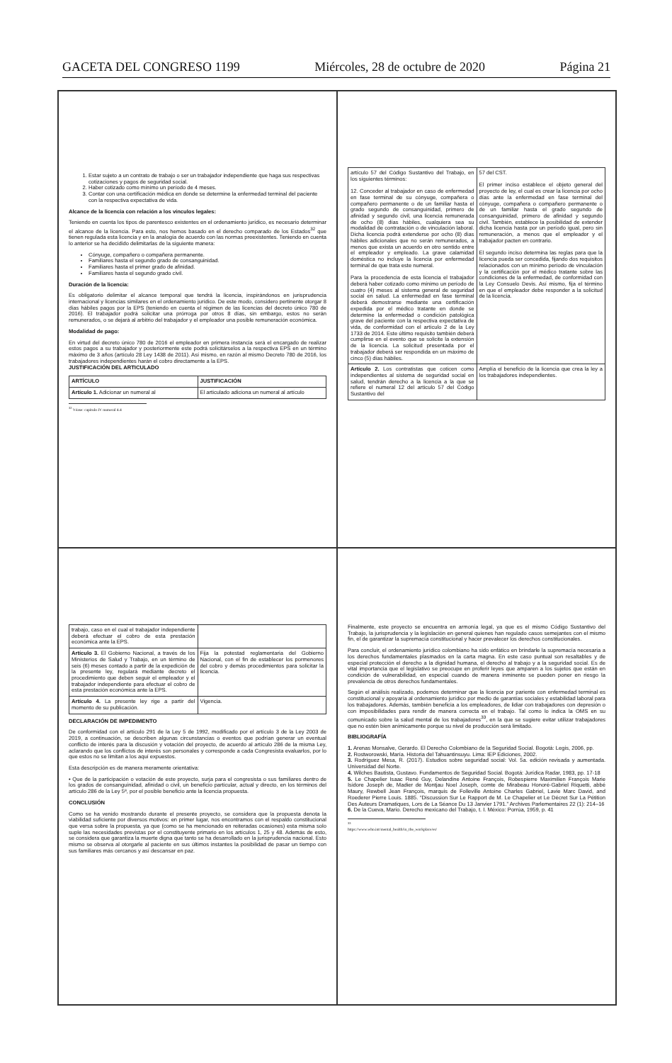GACETA DEL CONGRESO 1199 Miércoles, 28 de octubre de 2020 Página 21
1. Estar sujeto a un contrato de trabajo o ser un trabajador independiente que haga sus respectivas cotizaciones y pagos de seguridad social.
2. Haber cotizado como mínimo un período de 4 meses.
3. Contar con una certificación médica en donde se determine la enfermedad terminal del paciente con la respectiva expectativa de vida.
Alcance de la licencia con relación a los vínculos legales:
Teniendo en cuenta los tipos de parentesco existentes en el ordenamiento jurídico, es necesario determinar el alcance de la licencia. Para esto, nos hemos basado en el derecho comparado de los Estados<sup>32</sup> que tienen regulada esta licencia y en la analogía de acuerdo con las normas preexistentes. Teniendo en cuenta lo anterior se ha decidido delimitarlas de la siguiente manera:
Cónyuge, compañero o compañera permanente.
Familiares hasta el segundo grado de consanguinidad.
Familiares hasta el primer grado de afinidad.
Familiares hasta el segundo grado civil.
Duración de la licencia:
Es obligatorio delimitar el alcance temporal que tendrá la licencia, inspirándonos en jurisprudencia internacional y licencias similares en el ordenamiento jurídico. De este modo, considero pertinente otorgar 8 días hábiles pagos por la EPS (teniendo en cuenta el régimen de las licencias del decreto único 780 de 2016). El trabajador podrá solicitar una prórroga por otros 8 días, sin embargo, estos no serán remunerados, o se dejará al arbitrio del trabajador y el empleador una posible remuneración económica.
Modalidad de pago:
En virtud del decreto único 780 de 2016 el empleador en primera instancia será el encargado de realizar estos pagos a su trabajador y posteriormente este podrá solicitárselos a la respectiva EPS en un término máximo de 3 años (artículo 28 Ley 1438 de 2011). Así mismo, en razón al mismo Decreto 780 de 2016, los trabajadores independientes harán el cobro directamente a la EPS.
JUSTIFICACIÓN DEL ARTICULADO
| ARTÍCULO | JUSTIFICACIÓN |
| --- | --- |
| Artículo 1. Adicionar un numeral al | El articulado adiciona un numeral al artículo |
<sup>32</sup> Véase: capitulo IV numeral 4.4
| artículo 57 del Código Sustantivo del Trabajo, en los siguientes términos: 12. Conceder al trabajador en caso de enfermedad en fase terminal de su cónyuge, compañera o compañero permanente o de un familiar hasta el grado segundo de consanguinidad, primero de afinidad y segundo civil, una licencia remunerada de ocho (8) días hábiles, cualquiera sea su modalidad de contratación o de vinculación laboral. Dicha licencia podrá extenderse por ocho (8) días hábiles adicionales que no serán remunerados, a menos que exista un acuerdo en otro sentido entre el empleador y empleado. La grave calamidad doméstica no incluye la licencia por enfermedad terminal de que trata este numeral. Para la procedencia de esta licencia el trabajador deberá haber cotizado como mínimo un período de cuatro (4) meses al sistema general de seguridad social en salud. La enfermedad en fase terminal deberá demostrarse mediante una certificación expedida por el médico tratante en donde se determine la enfermedad o condición patológica grave del paciente con la respectiva expectativa de vida, de conformidad con el artículo 2 de la Ley 1733 de 2014. Este último requisito también deberá cumplirse en el evento que se solicite la extensión de la licencia. La solicitud presentada por el trabajador deberá ser respondida en un máximo de cinco (5) días hábiles. | 57 del CST. El primer inciso establece el objeto general del proyecto de ley, el cual es crear la licencia por ocho días ante la enfermedad en fase terminal del cónyuge, compañera o compañero permanente o de un familiar hasta el grado segundo de consanguinidad, primero de afinidad y segundo civil. También, establece la posibilidad de extender dicha licencia hasta por un período igual, pero sin remuneración, a menos que el empleador y el trabajador pacten en contrario. El segundo inciso determina las reglas para que la licencia pueda ser concedida, fijando dos requisitos relacionados con un mínimo período de vinculación y la certificación por el médico tratante sobre las condiciones de la enfermedad, de conformidad con la Ley Consuelo Devis. Así mismo, fija el término en que el empleador debe responder a la solicitud de la licencia. |
| Artículo 2. Los contratistas que coticen como independientes al sistema de seguridad social en salud, tendrán derecho a la licencia a la que se refiere el numeral 12 del artículo 57 del Código Sustantivo del | Amplía el beneficio de la licencia que crea la ley a los trabajadores independientes. |
| trabajo, caso en el cual el trabajador independiente deberá efectuar el cobro de esta prestación económica ante la EPS. | |
| Artículo 3. El Gobierno Nacional, a través de los Ministerios de Salud y Trabajo, en un término de seis (6) meses contado a partir de la expedición de la presente ley, regulará mediante decreto el procedimiento que deben seguir el empleador y el trabajador independiente para efectuar el cobro de esta prestación económica ante la EPS. | Fija la potestad reglamentaria del Gobierno Nacional, con el fin de establecer los pormenores del cobro y demás procedimientos para solicitar la licencia. |
| Artículo 4. La presente ley rige a partir del momento de su publicación. | Vigencia. |
DECLARACIÓN DE IMPEDIMENTO
De conformidad con el artículo 291 de la Ley 5 de 1992, modificado por el artículo 3 de la Ley 2003 de 2019, a continuación, se describen algunas circunstancias o eventos que podrían generar un eventual conflicto de interés para la discusión y votación del proyecto, de acuerdo al artículo 286 de la misma Ley, aclarando que los conflictos de interés son personales y corresponde a cada Congresista evaluarlos, por lo que estos no se limitan a los aquí expuestos.
Esta descripción es de manera meramente orientativa:
• Que de la participación o votación de este proyecto, surja para el congresista o sus familiares dentro de los grados de consanguinidad, afinidad o civil, un beneficio particular, actual y directo, en los términos del artículo 286 de la Ley 5ª, por el posible beneficio ante la licencia propuesta.
CONCLUSIÓN
Como se ha venido mostrando durante el presente proyecto, se considera que la propuesta denota la viabilidad suficiente por diversos motivos: en primer lugar, nos encontramos con el respaldo constitucional que versa sobre la propuesta, ya que (como se ha mencionado en reiteradas ocasiones) esta misma solo suple las necesidades previstas por el constituyente primario en los artículos 1, 25 y 48. Además de esto, se considera que garantiza la muerte digna que tanto se ha desarrollado en la jurisprudencia nacional. Esto mismo se observa al otorgarle al paciente en sus últimos instantes la posibilidad de pasar un tiempo con sus familiares más cercanos y así descansar en paz.
Finalmente, este proyecto se encuentra en armonía legal, ya que es el mismo Código Sustantivo del Trabajo, la jurisprudencia y la legislación en general quienes han regulado casos semejantes con el mismo fin, el de garantizar la supremacía constitucional y hacer prevalecer los derechos constitucionales.
Para concluir, el ordenamiento jurídico colombiano ha sido enfático en brindarle la supremacía necesaria a los derechos fundamentales plasmados en la carta magna. En este caso puntual son resaltables y de especial protección el derecho a la dignidad humana, el derecho al trabajo y a la seguridad social. Es de vital importancia que el legislativo se preocupe en proferir leyes que amparen a los sujetos que están en condición de vulnerabilidad, en especial cuando de manera inminente se pueden poner en riesgo la prevalencia de otros derechos fundamentales.
Según el análisis realizado, podemos determinar que la licencia por pariente con enfermedad terminal es constitucional y apoyaría al ordenamiento jurídico por medio de garantías sociales y estabilidad laboral para los trabajadores. Además, también beneficia a los empleadores, de lidiar con trabajadores con depresión o con imposibilidades para rendir de manera correcta en el trabajo. Tal como lo indica la OMS en su comunicado sobre la salud mental de los trabajadores<sup>33</sup>, en la que se sugiere evitar utilizar trabajadores que no estén bien anímicamente porque su nivel de producción será limitado.
BIBLIOGRAFÍA
1. Arenas Monsalve, Gerardo. El Derecho Colombiano de la Seguridad Social. Bogotá: Legis, 2006, pp.
2. Rostworowski, María. Historia del Tahuantinsuyu. Lima: IEP Ediciones, 2002.
3. Rodríguez Mesa, R. (2017). Estudios sobre seguridad social: Vol. 5a. edición revisada y aumentada. Universidad del Norte.
4. Wilches Bautista, Gustavo. Fundamentos de Seguridad Social. Bogotá: Jurídica Radar, 1983, pp. 17-18
5. Le Chapelier Isaac René Guy, Delandine Antoine François, Robespierre Maximilien François Marie Isidore Joseph de, Madier de Montjau Noel Joseph, comte de Mirabeau Honoré-Gabriel Riquetti, abbé Maury, Rewbell Jean François, marquis de Folleville Antoine Charles Gabriel, Lavie Marc David, and Roederer Pierre Louis. 1885. “Discussion Sur Le Rapport de M. Le Chapelier et Le Décret Sur La Pétition Des Auteurs Dramatiques, Lors de La Séance Du 13 Janvier 1791.” Archives Parlementaires 22 (1): 214–16
6. De la Cueva, Mario. Derecho mexicano del Trabajo, t. I. México: Porrúa, 1959, p. 41
<sup>33</sup> https://www.who.int/mental_health/in_the_workplace/es/